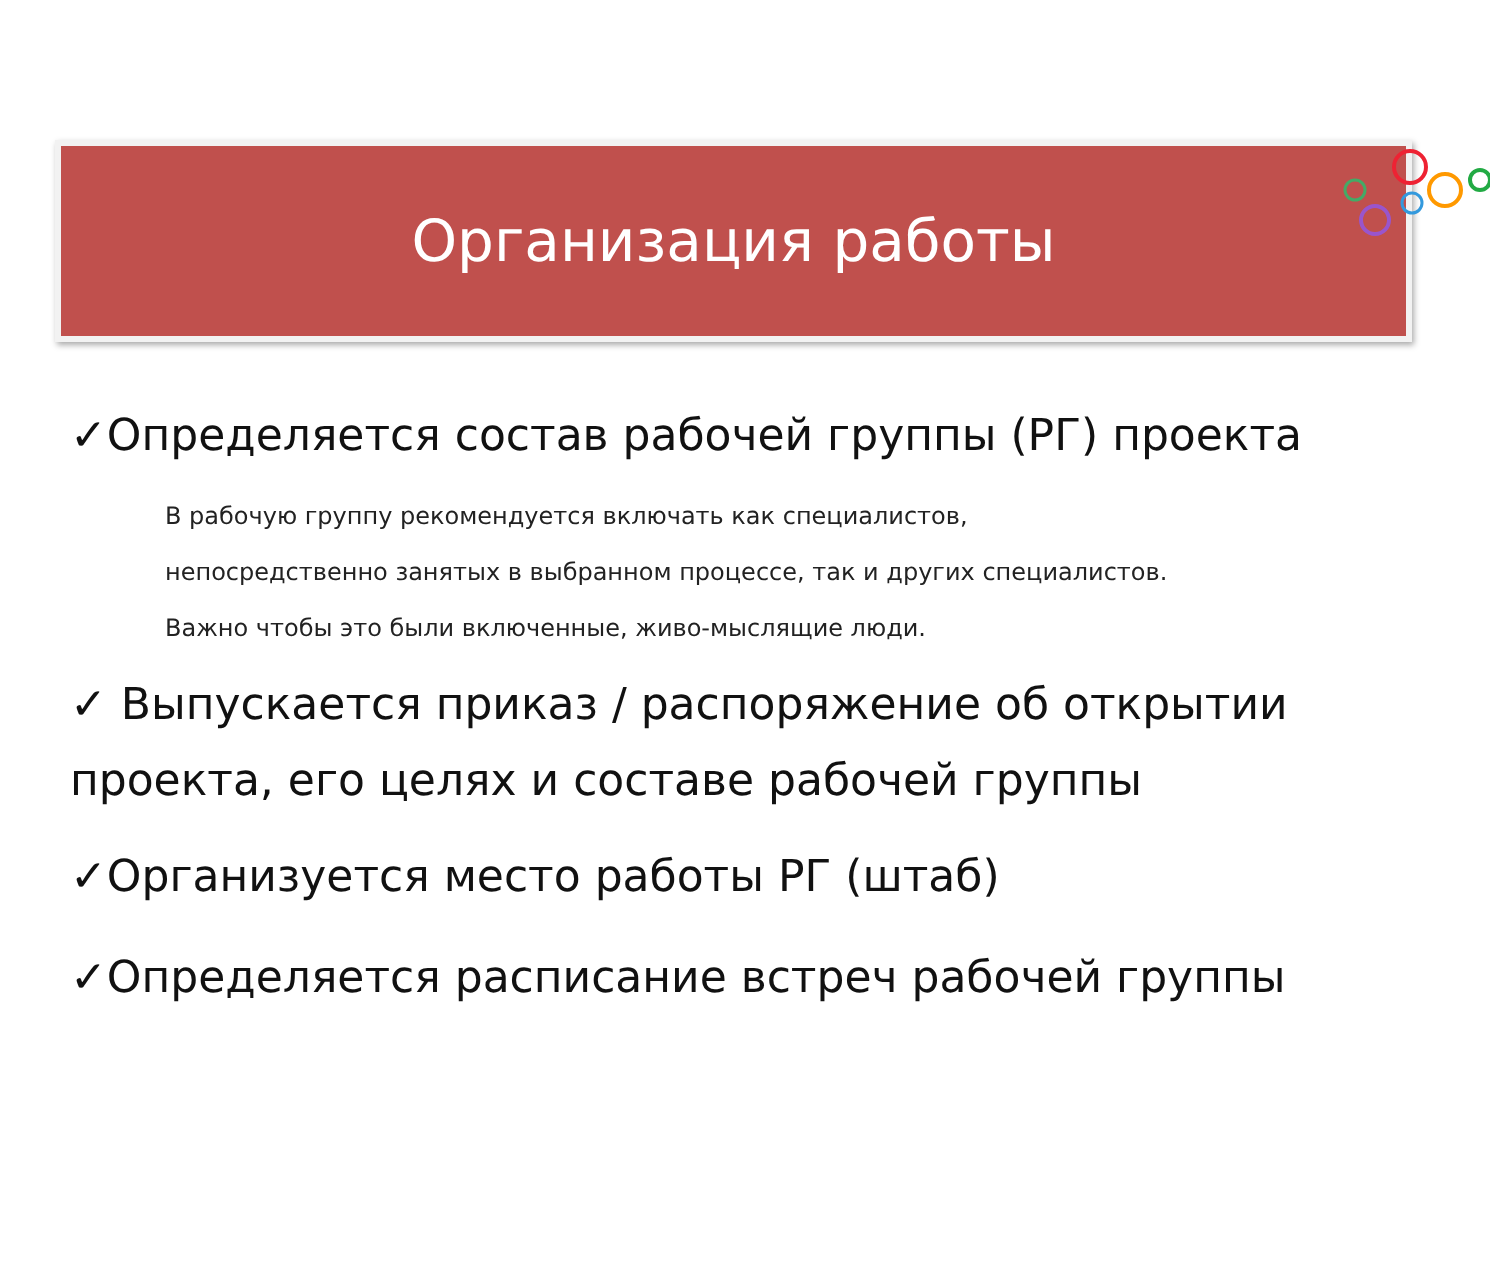Организация работы
✓Определяется состав рабочей группы (РГ) проекта
В рабочую группу рекомендуется включать как специалистов,
непосредственно занятых в выбранном процессе, так и других специалистов.
Важно чтобы это были включенные, живо-мыслящие люди.
✓ Выпускается приказ / распоряжение об открытии проекта, его целях и составе рабочей группы
✓Организуется место работы РГ (штаб)
✓Определяется расписание встреч рабочей группы